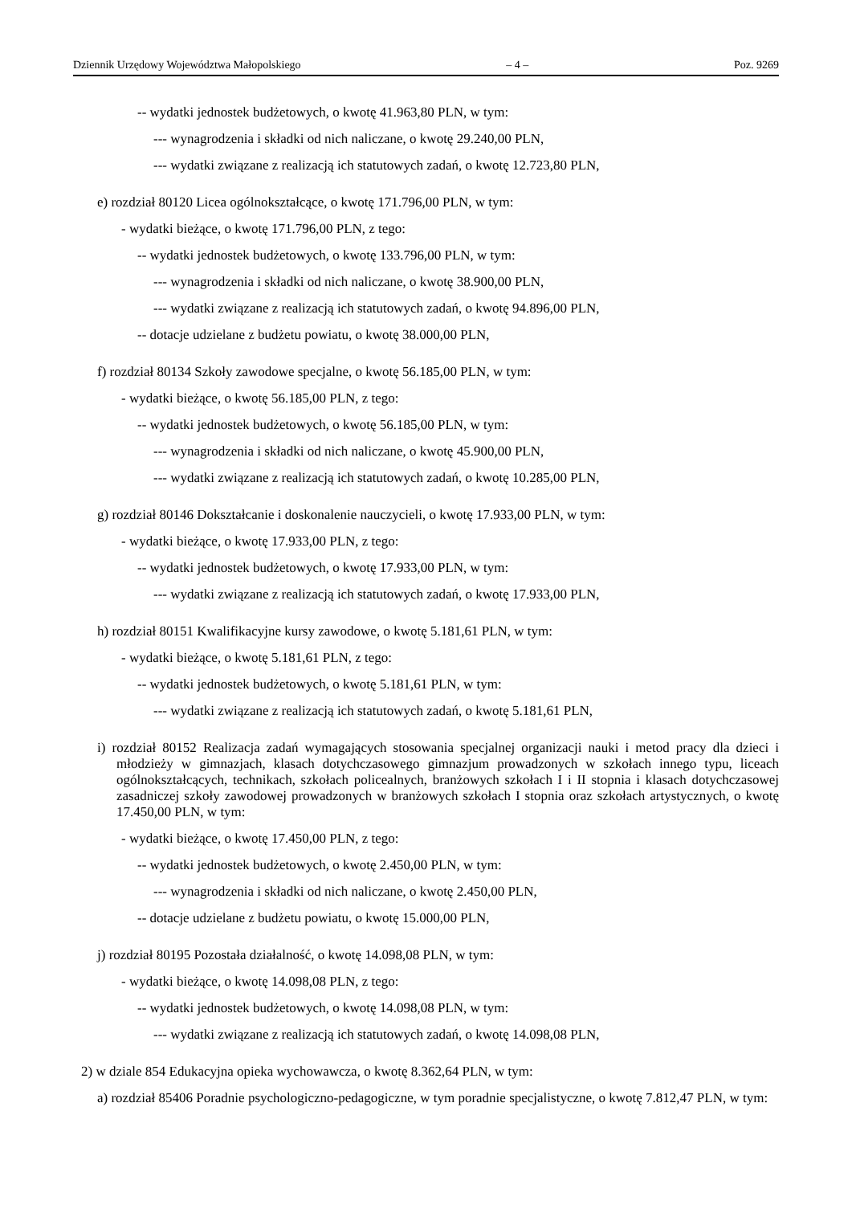Dziennik Urzędowy Województwa Małopolskiego – 4 – Poz. 9269
-- wydatki jednostek budżetowych, o kwotę 41.963,80 PLN, w tym:
--- wynagrodzenia i składki od nich naliczane, o kwotę 29.240,00 PLN,
--- wydatki związane z realizacją ich statutowych zadań, o kwotę 12.723,80 PLN,
e) rozdział 80120 Licea ogólnokształcące, o kwotę 171.796,00 PLN, w tym:
- wydatki bieżące, o kwotę 171.796,00 PLN, z tego:
-- wydatki jednostek budżetowych, o kwotę 133.796,00 PLN, w tym:
--- wynagrodzenia i składki od nich naliczane, o kwotę 38.900,00 PLN,
--- wydatki związane z realizacją ich statutowych zadań, o kwotę 94.896,00 PLN,
-- dotacje udzielane z budżetu powiatu, o kwotę 38.000,00 PLN,
f) rozdział 80134 Szkoły zawodowe specjalne, o kwotę 56.185,00 PLN, w tym:
- wydatki bieżące, o kwotę 56.185,00 PLN, z tego:
-- wydatki jednostek budżetowych, o kwotę 56.185,00 PLN, w tym:
--- wynagrodzenia i składki od nich naliczane, o kwotę 45.900,00 PLN,
--- wydatki związane z realizacją ich statutowych zadań, o kwotę 10.285,00 PLN,
g) rozdział 80146 Dokształcanie i doskonalenie nauczycieli, o kwotę 17.933,00 PLN, w tym:
- wydatki bieżące, o kwotę 17.933,00 PLN, z tego:
-- wydatki jednostek budżetowych, o kwotę 17.933,00 PLN, w tym:
--- wydatki związane z realizacją ich statutowych zadań, o kwotę 17.933,00 PLN,
h) rozdział 80151 Kwalifikacyjne kursy zawodowe, o kwotę 5.181,61 PLN, w tym:
- wydatki bieżące, o kwotę 5.181,61 PLN, z tego:
-- wydatki jednostek budżetowych, o kwotę 5.181,61 PLN, w tym:
--- wydatki związane z realizacją ich statutowych zadań, o kwotę 5.181,61 PLN,
i) rozdział 80152 Realizacja zadań wymagających stosowania specjalnej organizacji nauki i metod pracy dla dzieci i młodzieży w gimnazjach, klasach dotychczasowego gimnazjum prowadzonych w szkołach innego typu, liceach ogólnokształcących, technikach, szkołach policealnych, branżowych szkołach I i II stopnia i klasach dotychczasowej zasadniczej szkoły zawodowej prowadzonych w branżowych szkołach I stopnia oraz szkołach artystycznych, o kwotę 17.450,00 PLN, w tym:
- wydatki bieżące, o kwotę 17.450,00 PLN, z tego:
-- wydatki jednostek budżetowych, o kwotę 2.450,00 PLN, w tym:
--- wynagrodzenia i składki od nich naliczane, o kwotę 2.450,00 PLN,
-- dotacje udzielane z budżetu powiatu, o kwotę 15.000,00 PLN,
j) rozdział 80195 Pozostała działalność, o kwotę 14.098,08 PLN, w tym:
- wydatki bieżące, o kwotę 14.098,08 PLN, z tego:
-- wydatki jednostek budżetowych, o kwotę 14.098,08 PLN, w tym:
--- wydatki związane z realizacją ich statutowych zadań, o kwotę 14.098,08 PLN,
2) w dziale 854 Edukacyjna opieka wychowawcza, o kwotę 8.362,64 PLN, w tym:
a) rozdział 85406 Poradnie psychologiczno-pedagogiczne, w tym poradnie specjalistyczne, o kwotę 7.812,47 PLN, w tym: